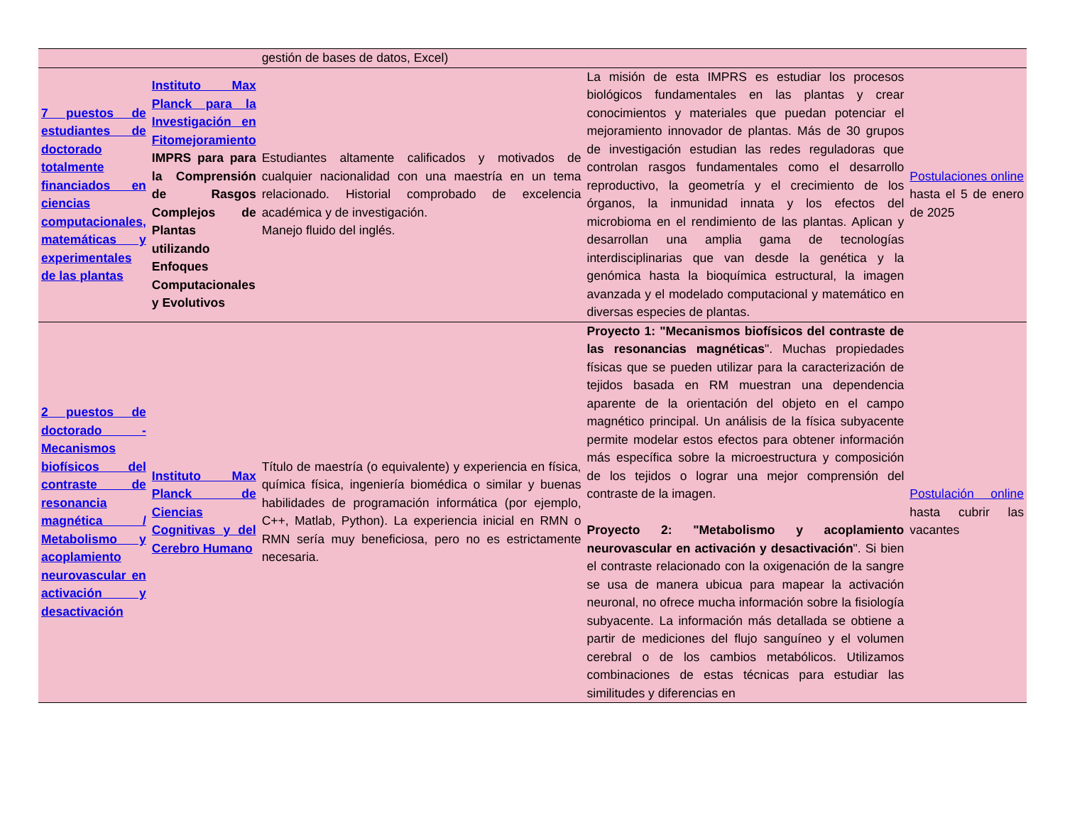| | | gestión de bases de datos, Excel) | | |
| 7 puestos de estudiantes de doctorado totalmente financiados en ciencias computacionales, matemáticas y experimentales de las plantas | Instituto Max Planck para la Investigación en Fitomejoramiento IMPRS para para la Comprensión de Rasgos Complejos de Plantas utilizando Enfoques Computacionales y Evolutivos | Estudiantes altamente calificados y motivados de cualquier nacionalidad con una maestría en un tema relacionado. Historial comprobado de excelencia académica y de investigación. Manejo fluido del inglés. | La misión de esta IMPRS es estudiar los procesos biológicos fundamentales en las plantas y crear conocimientos y materiales que puedan potenciar el mejoramiento innovador de plantas. Más de 30 grupos de investigación estudian las redes reguladoras que controlan rasgos fundamentales como el desarrollo reproductivo, la geometría y el crecimiento de los órganos, la inmunidad innata y los efectos del microbioma en el rendimiento de las plantas. Aplican y desarrollan una amplia gama de tecnologías interdisciplinarias que van desde la genética y la genómica hasta la bioquímica estructural, la imagen avanzada y el modelado computacional y matemático en diversas especies de plantas. | Postulaciones online hasta el 5 de enero de 2025 |
| 2 puestos de doctorado - Mecanismos biofísicos del contraste de resonancia magnética / Metabolismo y acoplamiento neurovascular en activación y desactivación | Instituto Max Planck de Ciencias Cognitivas y del Cerebro Humano | Título de maestría (o equivalente) y experiencia en física, química física, ingeniería biomédica o similar y buenas habilidades de programación informática (por ejemplo, C++, Matlab, Python). La experiencia inicial en RMN o RMN sería muy beneficiosa, pero no es estrictamente necesaria. | Proyecto 1: "Mecanismos biofísicos del contraste de las resonancias magnéticas ". Muchas propiedades físicas que se pueden utilizar para la caracterización de tejidos basada en RM muestran una dependencia aparente de la orientación del objeto en el campo magnético principal. Un análisis de la física subyacente permite modelar estos efectos para obtener información más específica sobre la microestructura y composición de los tejidos o lograr una mejor comprensión del contraste de la imagen. Proyecto 2: "Metabolismo y acoplamiento neurovascular en activación y desactivación ". Si bien el contraste relacionado con la oxigenación de la sangre se usa de manera ubicua para mapear la activación neuronal, no ofrece mucha información sobre la fisiología subyacente. La información más detallada se obtiene a partir de mediciones del flujo sanguíneo y el volumen cerebral o de los cambios metabólicos. Utilizamos combinaciones de estas técnicas para estudiar las similitudes y diferencias en | Postulación online hasta cubrir las vacantes |